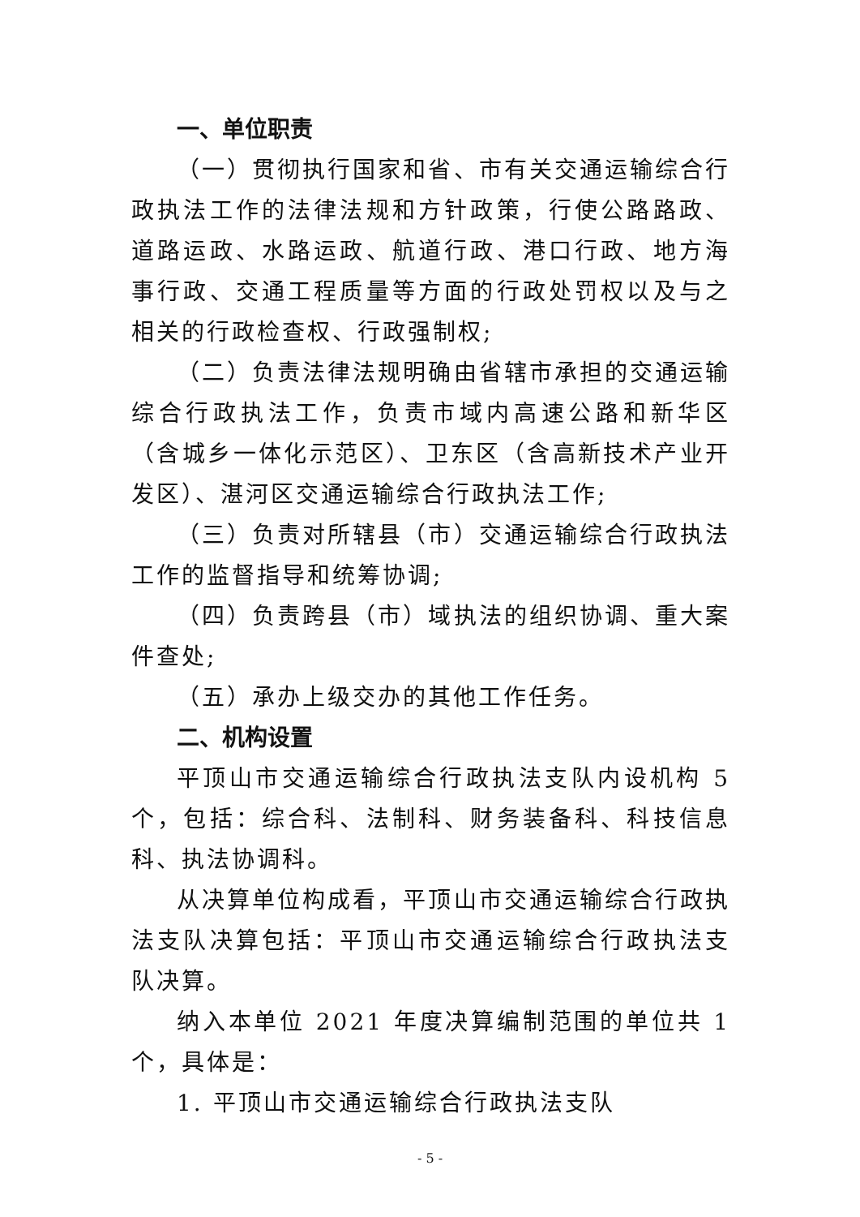一、单位职责
（一）贯彻执行国家和省、市有关交通运输综合行政执法工作的法律法规和方针政策，行使公路路政、道路运政、水路运政、航道行政、港口行政、地方海事行政、交通工程质量等方面的行政处罚权以及与之相关的行政检查权、行政强制权;
（二）负责法律法规明确由省辖市承担的交通运输综合行政执法工作，负责市域内高速公路和新华区（含城乡一体化示范区）、卫东区（含高新技术产业开发区）、湛河区交通运输综合行政执法工作;
（三）负责对所辖县（市）交通运输综合行政执法工作的监督指导和统筹协调;
（四）负责跨县（市）域执法的组织协调、重大案件查处;
（五）承办上级交办的其他工作任务。
二、机构设置
平顶山市交通运输综合行政执法支队内设机构 5 个，包括：综合科、法制科、财务装备科、科技信息科、执法协调科。
从决算单位构成看，平顶山市交通运输综合行政执法支队决算包括：平顶山市交通运输综合行政执法支队决算。
纳入本单位 2021 年度决算编制范围的单位共 1 个，具体是：
1. 平顶山市交通运输综合行政执法支队
- 5 -